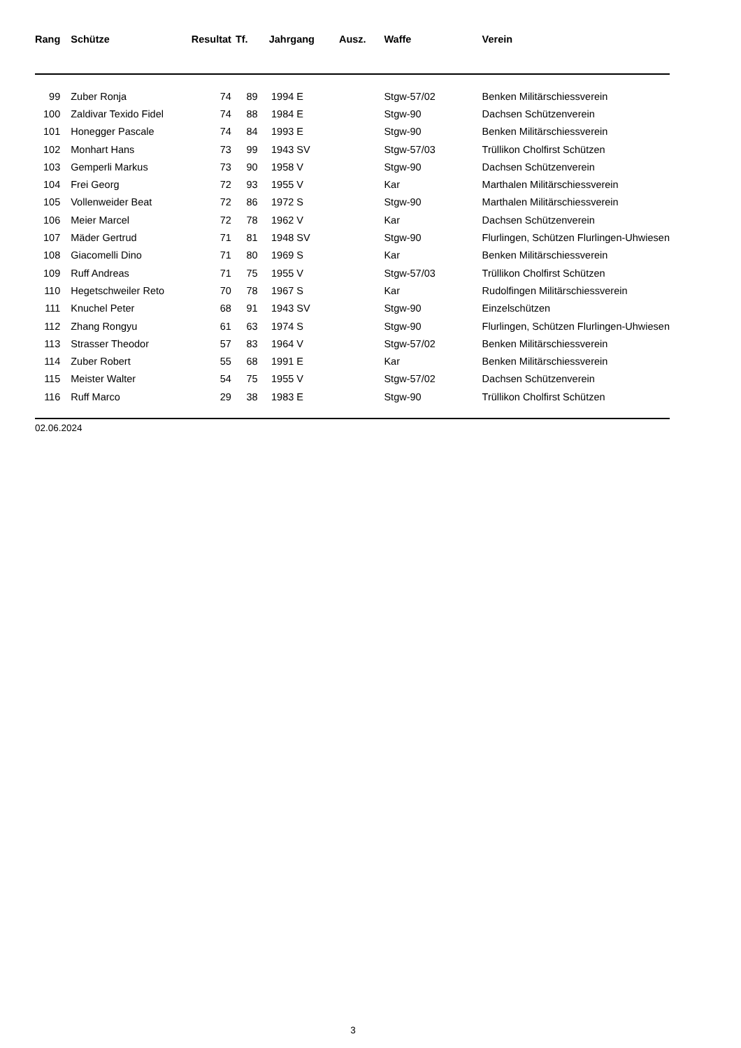| Rang | Schütze | Resultat | Tf. | Jahrgang Ausz. | | Waffe | Verein |
| --- | --- | --- | --- | --- | --- | --- | --- |
| 99 | Zuber Ronja | 74 | 89 | | 1994 E | Stgw-57/02 | Benken Militärschiessverein |
| 100 | Zaldivar Texido Fidel | 74 | 88 | | 1984 E | Stgw-90 | Dachsen Schützenverein |
| 101 | Honegger Pascale | 74 | 84 | | 1993 E | Stgw-90 | Benken Militärschiessverein |
| 102 | Monhart Hans | 73 | 99 | | 1943 SV | Stgw-57/03 | Trüllikon Cholfirst Schützen |
| 103 | Gemperli Markus | 73 | 90 | | 1958 V | Stgw-90 | Dachsen Schützenverein |
| 104 | Frei Georg | 72 | 93 | | 1955 V | Kar | Marthalen Militärschiessverein |
| 105 | Vollenweider Beat | 72 | 86 | | 1972 S | Stgw-90 | Marthalen Militärschiessverein |
| 106 | Meier Marcel | 72 | 78 | | 1962 V | Kar | Dachsen Schützenverein |
| 107 | Mäder Gertrud | 71 | 81 | | 1948 SV | Stgw-90 | Flurlingen, Schützen Flurlingen-Uhwiesen |
| 108 | Giacomelli Dino | 71 | 80 | | 1969 S | Kar | Benken Militärschiessverein |
| 109 | Ruff Andreas | 71 | 75 | | 1955 V | Stgw-57/03 | Trüllikon Cholfirst Schützen |
| 110 | Hegetschweiler Reto | 70 | 78 | | 1967 S | Kar | Rudolfingen Militärschiessverein |
| 111 | Knuchel Peter | 68 | 91 | | 1943 SV | Stgw-90 | Einzelschützen |
| 112 | Zhang Rongyu | 61 | 63 | | 1974 S | Stgw-90 | Flurlingen, Schützen Flurlingen-Uhwiesen |
| 113 | Strasser Theodor | 57 | 83 | | 1964 V | Stgw-57/02 | Benken Militärschiessverein |
| 114 | Zuber Robert | 55 | 68 | | 1991 E | Kar | Benken Militärschiessverein |
| 115 | Meister Walter | 54 | 75 | | 1955 V | Stgw-57/02 | Dachsen Schützenverein |
| 116 | Ruff Marco | 29 | 38 | | 1983 E | Stgw-90 | Trüllikon Cholfirst Schützen |
02.06.2024
3